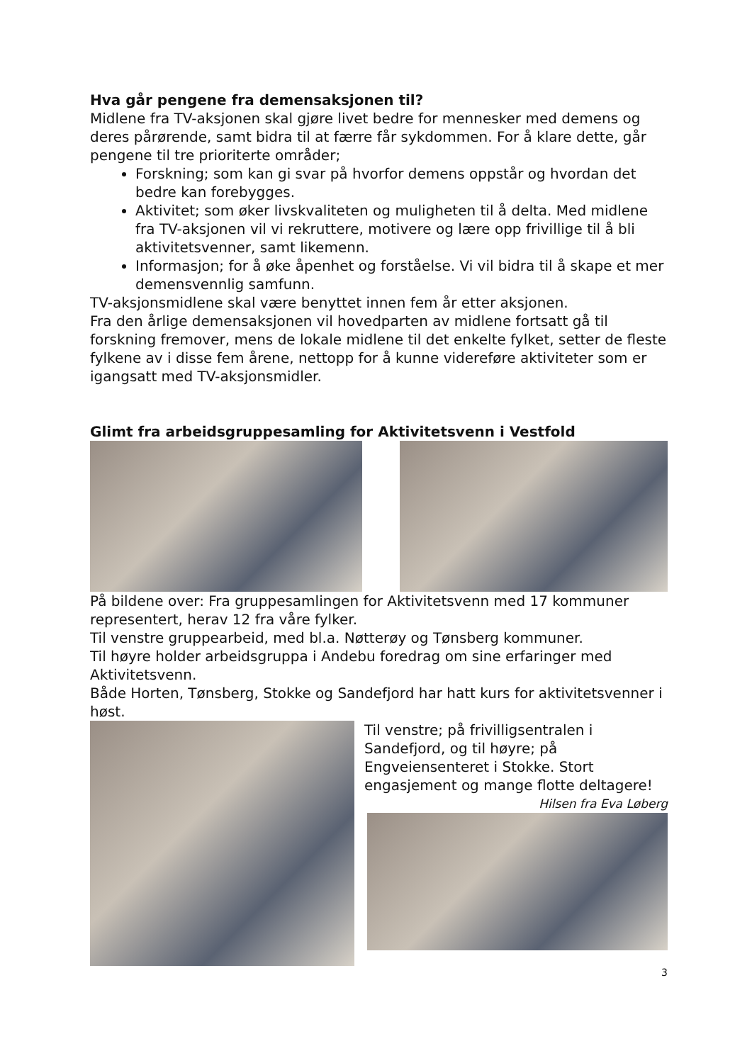Hva går pengene fra demensaksjonen til?
Midlene fra TV-aksjonen skal gjøre livet bedre for mennesker med demens og deres pårørende, samt bidra til at færre får sykdommen. For å klare dette, går pengene til tre prioriterte områder;
Forskning; som kan gi svar på hvorfor demens oppstår og hvordan det bedre kan forebygges.
Aktivitet; som øker livskvaliteten og muligheten til å delta. Med midlene fra TV-aksjonen vil vi rekruttere, motivere og lære opp frivillige til å bli aktivitetsvenner, samt likemenn.
Informasjon; for å øke åpenhet og forståelse. Vi vil bidra til å skape et mer demensvennlig samfunn.
TV-aksjonsmidlene skal være benyttet innen fem år etter aksjonen.
Fra den årlige demensaksjonen vil hovedparten av midlene fortsatt gå til forskning fremover, mens de lokale midlene til det enkelte fylket, setter de fleste fylkene av i disse fem årene, nettopp for å kunne videreføre aktiviteter som er igangsatt med TV-aksjonsmidler.
Glimt fra arbeidsgruppesamling for Aktivitetsvenn i Vestfold
På bildene over: Fra gruppesamlingen for Aktivitetsvenn med 17 kommuner representert, herav 12 fra våre fylker.
Til venstre gruppearbeid, med bl.a. Nøtterøy og Tønsberg kommuner.
Til høyre holder arbeidsgruppa i Andebu foredrag om sine erfaringer med Aktivitetsvenn.
Både Horten, Tønsberg, Stokke og Sandefjord har hatt kurs for aktivitetsvenner i høst.
Til venstre; på frivilligsentralen i Sandefjord, og til høyre; på Engveiensenteret i Stokke. Stort engasjement og mange flotte deltagere! Hilsen fra Eva Løberg
3